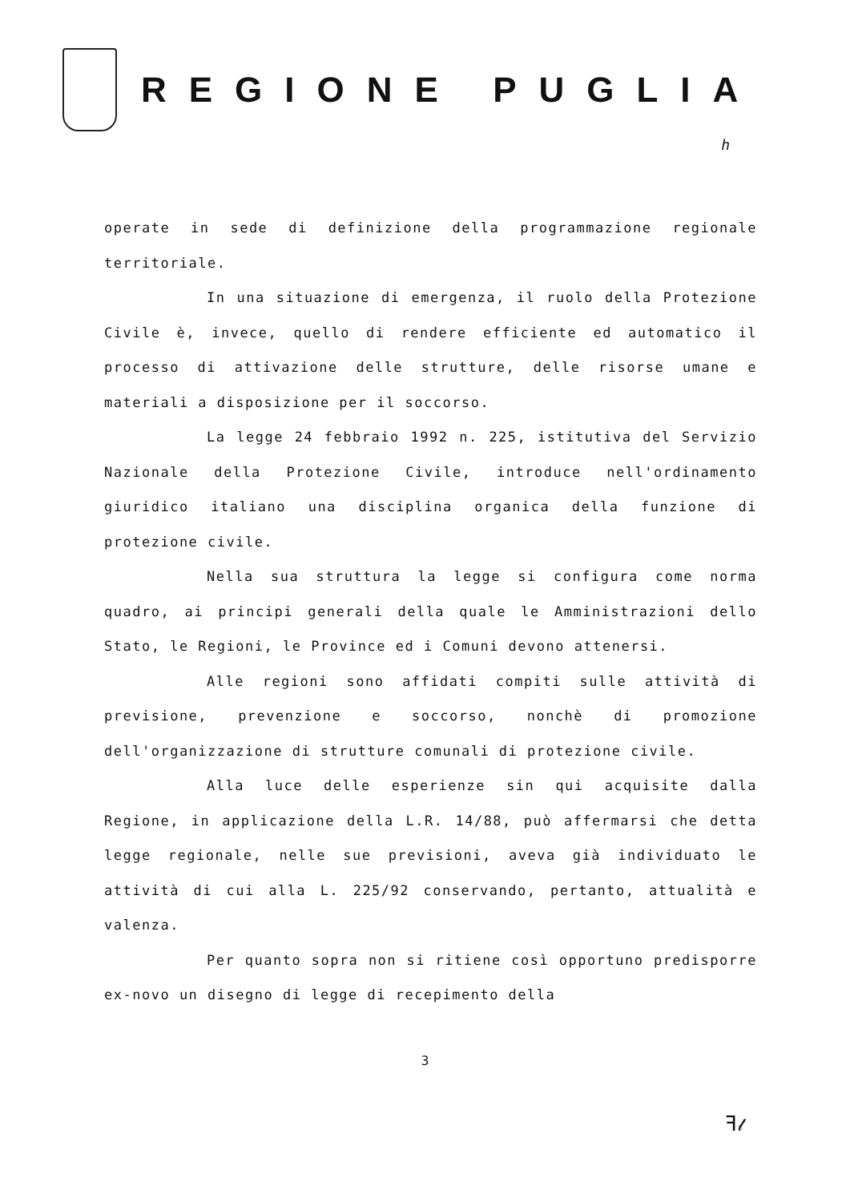REGIONE PUGLIA
h
operate in sede di definizione della programmazione regionale territoriale.
In una situazione di emergenza, il ruolo della Protezione Civile è, invece, quello di rendere efficiente ed automatico il processo di attivazione delle strutture, delle risorse umane e materiali a disposizione per il soccorso.
La legge 24 febbraio 1992 n. 225, istitutiva del Servizio Nazionale della Protezione Civile, introduce nell'ordinamento giuridico italiano una disciplina organica della funzione di protezione civile.
Nella sua struttura la legge si configura come norma quadro, ai principi generali della quale le Amministrazioni dello Stato, le Regioni, le Province ed i Comuni devono attenersi.
Alle regioni sono affidati compiti sulle attività di previsione, prevenzione e soccorso, nonchè di promozione dell'organizzazione di strutture comunali di protezione civile.
Alla luce delle esperienze sin qui acquisite dalla Regione, in applicazione della L.R. 14/88, può affermarsi che detta legge regionale, nelle sue previsioni, aveva già individuato le attività di cui alla L. 225/92 conservando, pertanto, attualità e valenza.
Per quanto sopra non si ritiene così opportuno predisporre ex-novo un disegno di legge di recepimento della
3
ꟻ𝓉